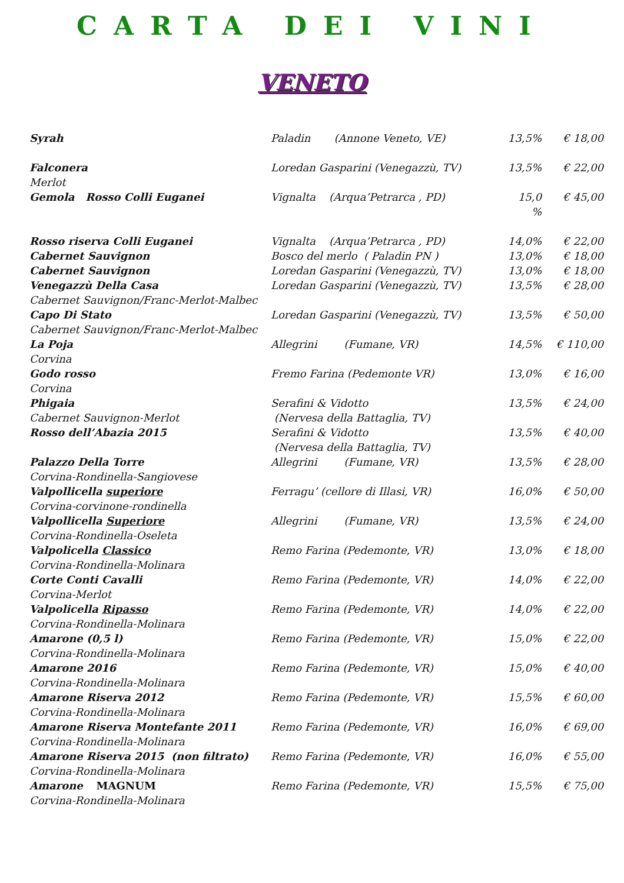CARTA DEI VINI
VENETO
| Syrah | Paladin (Annone Veneto, VE) | 13,5% | € 18,00 |
| Falconera Merlot | Loredan Gasparini (Venegazzù, TV) | 13,5% | € 22,00 |
| Gemola Rosso Colli Euganei | Vignalta (Arqua’Petrarca , PD) | 15,0 % | € 45,00 |
| Rosso riserva Colli Euganei | Vignalta (Arqua’Petrarca , PD) | 14,0% | € 22,00 |
| Cabernet Sauvignon | Bosco del merlo ( Paladin PN ) | 13,0% | € 18,00 |
| Cabernet Sauvignon | Loredan Gasparini (Venegazzù, TV) | 13,0% | € 18,00 |
| Venegazzù Della Casa Cabernet Sauvignon/Franc-Merlot-Malbec | Loredan Gasparini (Venegazzù, TV) | 13,5% | € 28,00 |
| Capo Di Stato Cabernet Sauvignon/Franc-Merlot-Malbec | Loredan Gasparini (Venegazzù, TV) | 13,5% | € 50,00 |
| La Poja Corvina | Allegrini (Fumane, VR) | 14,5% | € 110,00 |
| Godo rosso Corvina | Fremo Farina (Pedemonte VR) | 13,0% | € 16,00 |
| Phigaia Cabernet Sauvignon-Merlot | Serafini & Vidotto (Nervesa della Battaglia, TV) | 13,5% | € 24,00 |
| Rosso dell’Abazia 2015 | Serafini & Vidotto (Nervesa della Battaglia, TV) | 13,5% | € 40,00 |
| Palazzo Della Torre Corvina-Rondinella-Sangiovese | Allegrini (Fumane, VR) | 13,5% | € 28,00 |
| Valpollicella superiore Corvina-corvinone-rondinella | Ferragu’ (cellore di Illasi, VR) | 16,0% | € 50,00 |
| Valpollicella Superiore Corvina-Rondinella-Oseleta | Allegrini (Fumane, VR) | 13,5% | € 24,00 |
| Valpolicella Classico Corvina-Rondinella-Molinara | Remo Farina (Pedemonte, VR) | 13,0% | € 18,00 |
| Corte Conti Cavalli Corvina-Merlot | Remo Farina (Pedemonte, VR) | 14,0% | € 22,00 |
| Valpolicella Ripasso Corvina-Rondinella-Molinara | Remo Farina (Pedemonte, VR) | 14,0% | € 22,00 |
| Amarone (0,5 l) Corvina-Rondinella-Molinara | Remo Farina (Pedemonte, VR) | 15,0% | € 22,00 |
| Amarone 2016 Corvina-Rondinella-Molinara | Remo Farina (Pedemonte, VR) | 15,0% | € 40,00 |
| Amarone Riserva 2012 Corvina-Rondinella-Molinara | Remo Farina (Pedemonte, VR) | 15,5% | € 60,00 |
| Amarone Riserva Montefante 2011 Corvina-Rondinella-Molinara | Remo Farina (Pedemonte, VR) | 16,0% | € 69,00 |
| Amarone Riserva 2015 (non filtrato) Corvina-Rondinella-Molinara | Remo Farina (Pedemonte, VR) | 16,0% | € 55,00 |
| Amarone MAGNUM Corvina-Rondinella-Molinara | Remo Farina (Pedemonte, VR) | 15,5% | € 75,00 |